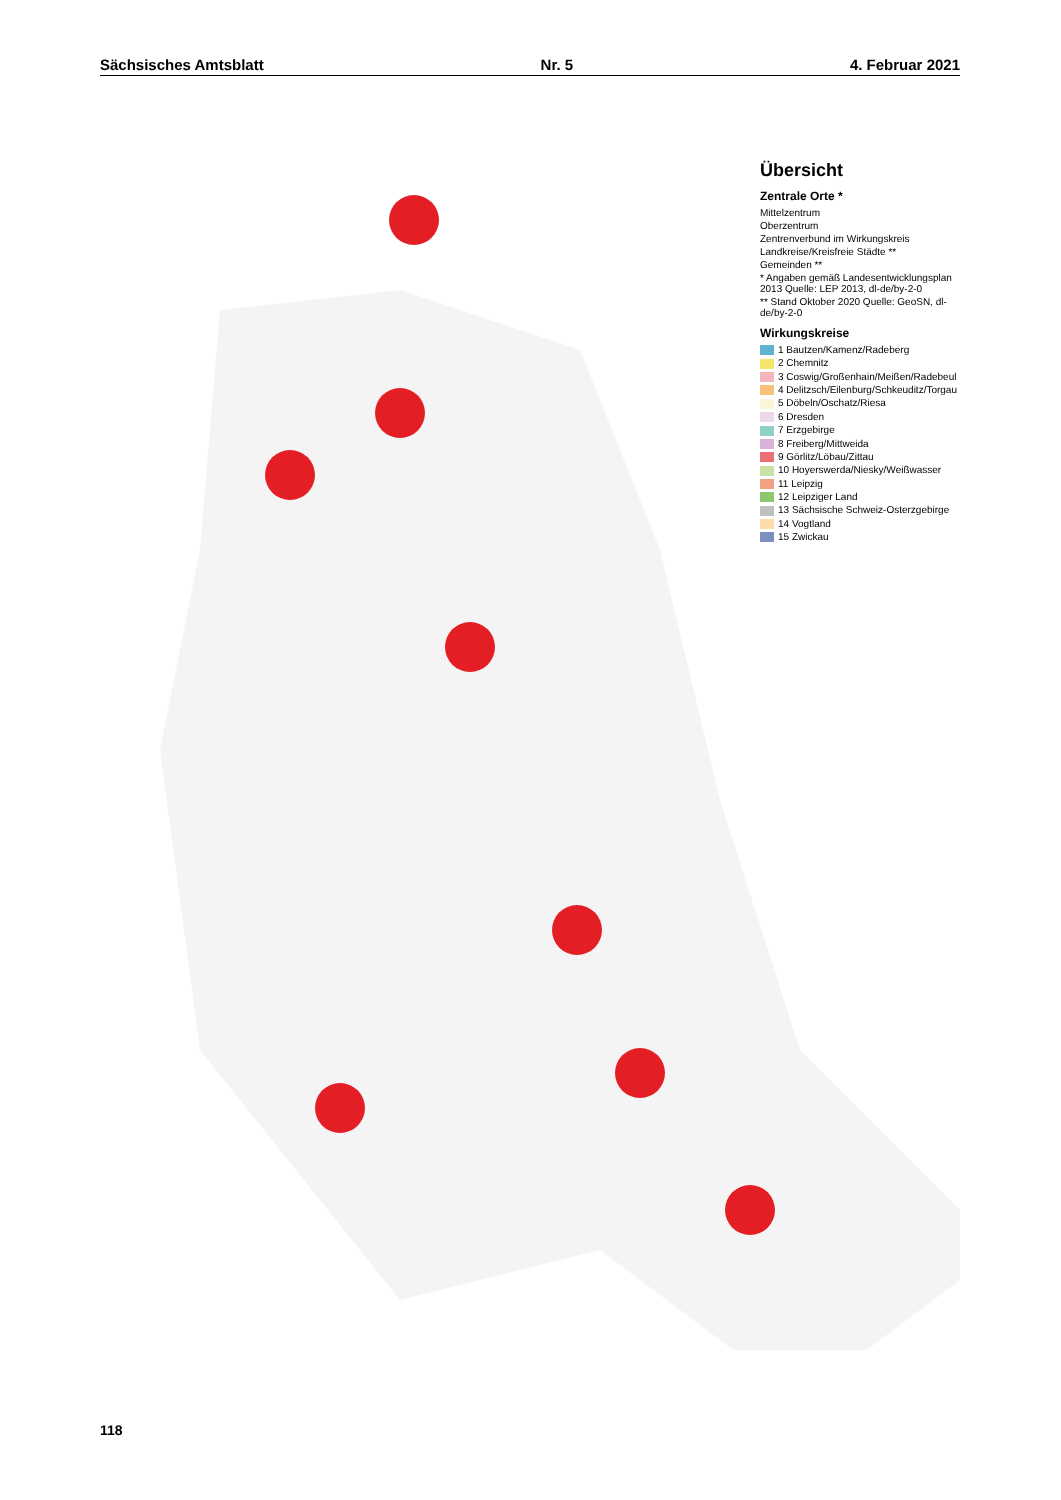Sächsisches Amtsblatt Nr. 5 4. Februar 2021
Übersicht
Zentrale Orte *
Mittelzentrum
Oberzentrum
Zentrenverbund im Wirkungskreis
Landkreise/Kreisfreie Städte **
Gemeinden **
* Angaben gemäß Landesentwicklungsplan 2013 Quelle: LEP 2013, dl-de/by-2-0
** Stand Oktober 2020 Quelle: GeoSN, dl-de/by-2-0
Wirkungskreise
1 Bautzen/Kamenz/Radeberg
2 Chemnitz
3 Coswig/Großenhain/Meißen/Radebeul
4 Delitzsch/Eilenburg/Schkeuditz/Torgau
5 Döbeln/Oschatz/Riesa
6 Dresden
7 Erzgebirge
8 Freiberg/Mittweida
9 Görlitz/Löbau/Zittau
10 Hoyerswerda/Niesky/Weißwasser
11 Leipzig
12 Leipziger Land
13 Sächsische Schweiz-Osterzgebirge
14 Vogtland
15 Zwickau
118